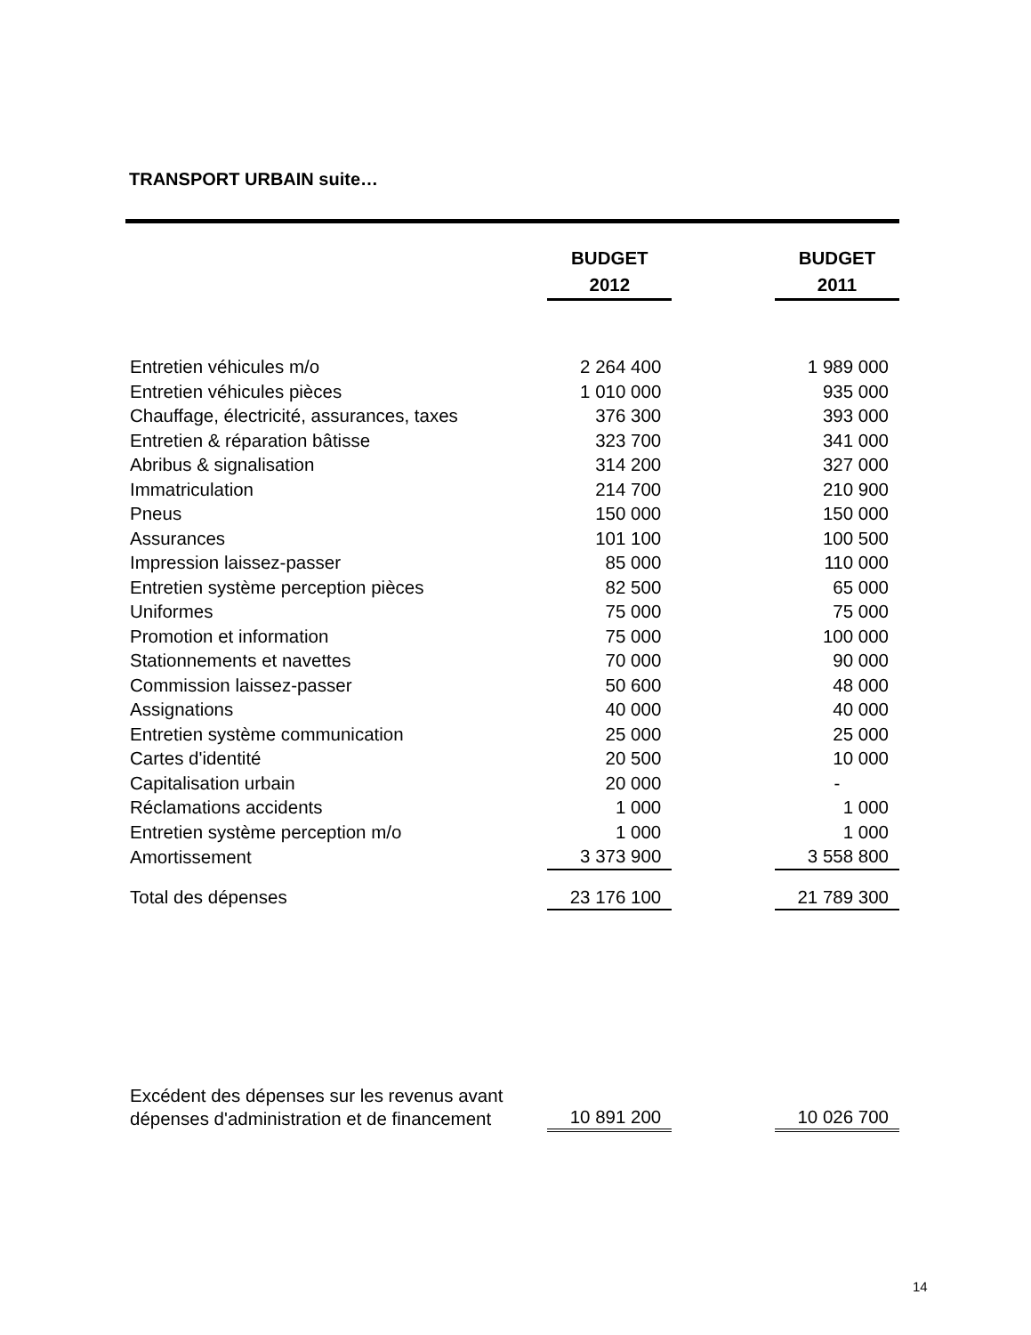TRANSPORT URBAIN suite…
| | BUDGET 2012 | | BUDGET 2011 |
| Entretien véhicules m/o | 2 264 400 | | 1 989 000 |
| Entretien véhicules pièces | 1 010 000 | | 935 000 |
| Chauffage, électricité, assurances, taxes | 376 300 | | 393 000 |
| Entretien & réparation bâtisse | 323 700 | | 341 000 |
| Abribus & signalisation | 314 200 | | 327 000 |
| Immatriculation | 214 700 | | 210 900 |
| Pneus | 150 000 | | 150 000 |
| Assurances | 101 100 | | 100 500 |
| Impression laissez-passer | 85 000 | | 110 000 |
| Entretien système perception pièces | 82 500 | | 65 000 |
| Uniformes | 75 000 | | 75 000 |
| Promotion et information | 75 000 | | 100 000 |
| Stationnements et navettes | 70 000 | | 90 000 |
| Commission laissez-passer | 50 600 | | 48 000 |
| Assignations | 40 000 | | 40 000 |
| Entretien système communication | 25 000 | | 25 000 |
| Cartes d'identité | 20 500 | | 10 000 |
| Capitalisation urbain | 20 000 | | - |
| Réclamations accidents | 1 000 | | 1 000 |
| Entretien système perception m/o | 1 000 | | 1 000 |
| Amortissement | 3 373 900 | | 3 558 800 |
| Total des dépenses | 23 176 100 | | 21 789 300 |
| Excédent des dépenses sur les revenus avant dépenses d'administration et de financement | 10 891 200 | | 10 026 700 |
14